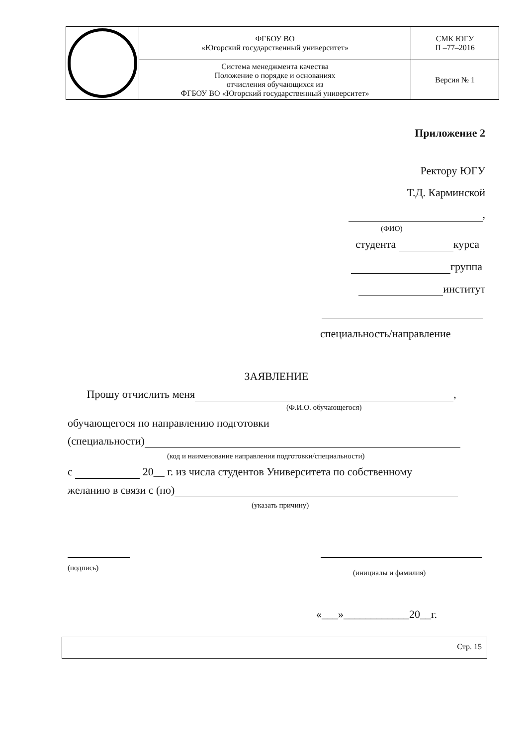| | ФГБОУ ВО «Югорский государственный университет» | СМК ЮГУ П –77–2016 |
| | Система менеджмента качества Положение о порядке и основаниях отчисления обучающихся из ФГБОУ ВО «Югорский государственный университет» | Версия № 1 |
Приложение 2
Ректору ЮГУ
Т.Д. Карминской
,
(ФИО)
студента курса
группа
институт
специальность/направление
ЗАЯВЛЕНИЕ
Прошу отчислить меня ,
(Ф.И.О. обучающегося)
обучающегося по направлению подготовки
(специальности)
(код и наименование направления подготовки/специальности)
с 20__ г. из числа студентов Университета по собственному
желанию в связи с (по)
(указать причину)
(подпись)
(инициалы и фамилия)
«___»____________20__г.
Стр. 15